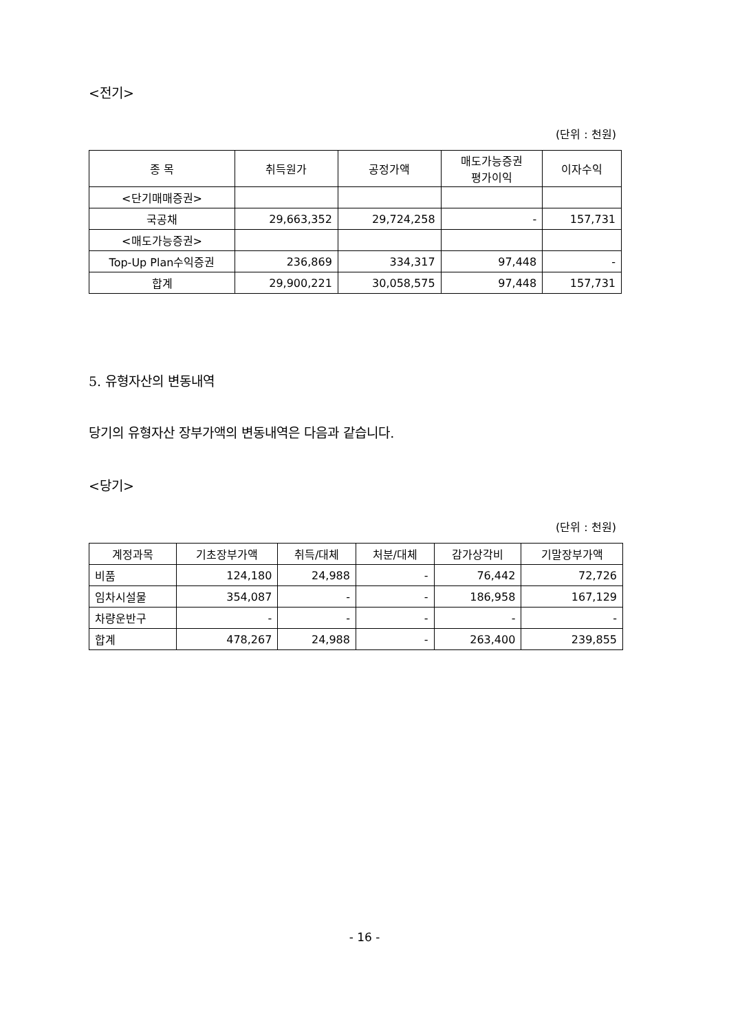<전기>
(단위 : 천원)
| 종 목 | 취득원가 | 공정가액 | 매도가능증권 평가이익 | 이자수익 |
| --- | --- | --- | --- | --- |
| <단기매매증권> | | | | |
| 국공채 | 29,663,352 | 29,724,258 | - | 157,731 |
| <매도가능증권> | | | | |
| Top-Up Plan수익증권 | 236,869 | 334,317 | 97,448 | - |
| 합계 | 29,900,221 | 30,058,575 | 97,448 | 157,731 |
5. 유형자산의 변동내역
당기의 유형자산 장부가액의 변동내역은 다음과 같습니다.
<당기>
(단위 : 천원)
| 계정과목 | 기초장부가액 | 취득/대체 | 처분/대체 | 감가상각비 | 기말장부가액 |
| --- | --- | --- | --- | --- | --- |
| 비품 | 124,180 | 24,988 | - | 76,442 | 72,726 |
| 임차시설물 | 354,087 | - | - | 186,958 | 167,129 |
| 차량운반구 | - | - | - | - | - |
| 합계 | 478,267 | 24,988 | - | 263,400 | 239,855 |
- 16 -